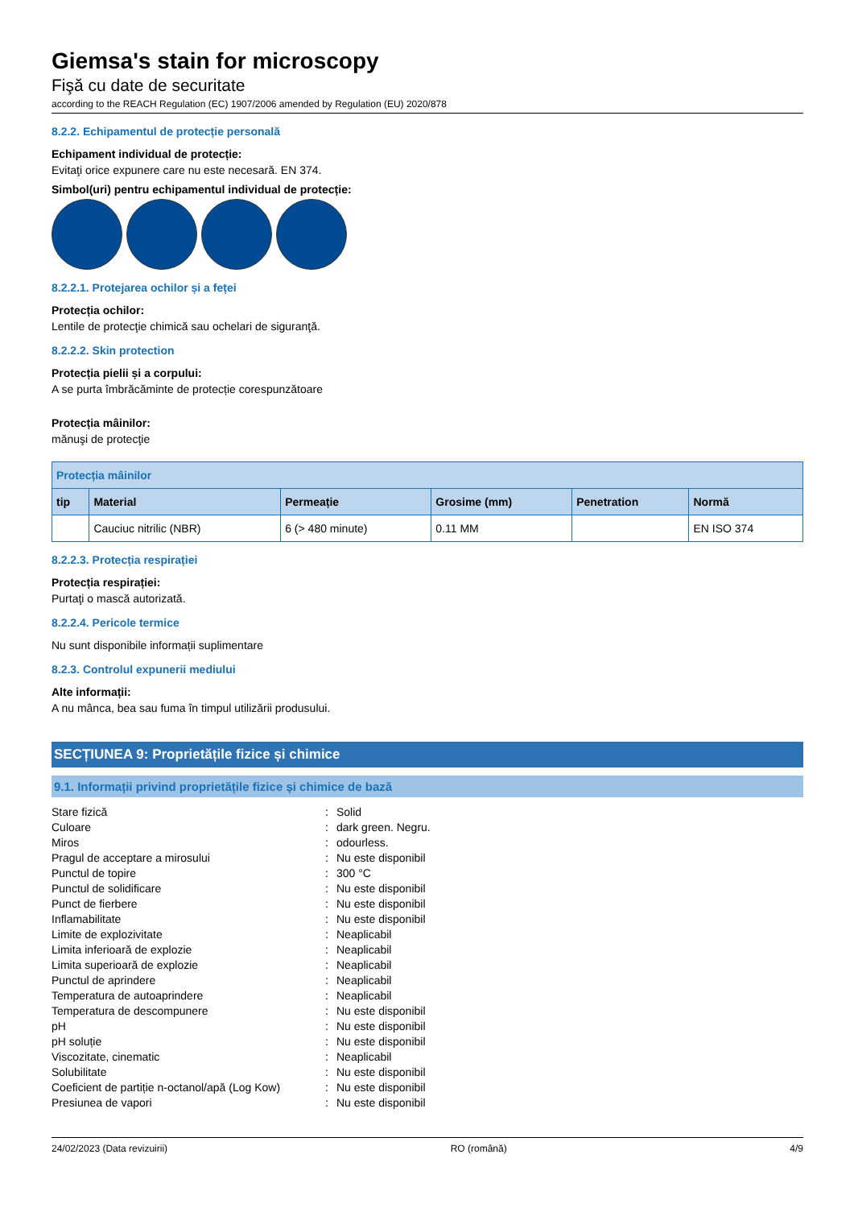Giemsa's stain for microscopy
Fişă cu date de securitate
according to the REACH Regulation (EC) 1907/2006 amended by Regulation (EU) 2020/878
8.2.2. Echipamentul de protecție personală
Echipament individual de protecție:
Evitaţi orice expunere care nu este necesară. EN 374.
Simbol(uri) pentru echipamentul individual de protecție:
8.2.2.1. Protejarea ochilor și a feței
Protecția ochilor:
Lentile de protecţie chimică sau ochelari de siguranţă.
8.2.2.2. Skin protection
Protecția pielii și a corpului:
A se purta îmbrăcăminte de protecție corespunzătoare
Protecția mâinilor:
mănuşi de protecţie
| Protecția mâinilor | | | | | |
| --- | --- | --- | --- | --- | --- |
| tip | Material | Permeație | Grosime (mm) | Penetration | Normă |
| | Cauciuc nitrilic (NBR) | 6 (> 480 minute) | 0.11 MM | | EN ISO 374 |
8.2.2.3. Protecția respirației
Protecția respirației:
Purtaţi o mască autorizată.
8.2.2.4. Pericole termice
Nu sunt disponibile informații suplimentare
8.2.3. Controlul expunerii mediului
Alte informații:
A nu mânca, bea sau fuma în timpul utilizării produsului.
SECȚIUNEA 9: Proprietățile fizice și chimice
9.1. Informații privind proprietățile fizice și chimice de bază
| Stare fizică | : | Solid |
| Culoare | : | dark green. Negru. |
| Miros | : | odourless. |
| Pragul de acceptare a mirosului | : | Nu este disponibil |
| Punctul de topire | : | 300 °C |
| Punctul de solidificare | : | Nu este disponibil |
| Punct de fierbere | : | Nu este disponibil |
| Inflamabilitate | : | Nu este disponibil |
| Limite de explozivitate | : | Neaplicabil |
| Limita inferioară de explozie | : | Neaplicabil |
| Limita superioară de explozie | : | Neaplicabil |
| Punctul de aprindere | : | Neaplicabil |
| Temperatura de autoaprindere | : | Neaplicabil |
| Temperatura de descompunere | : | Nu este disponibil |
| pH | : | Nu este disponibil |
| pH soluție | : | Nu este disponibil |
| Viscozitate, cinematic | : | Neaplicabil |
| Solubilitate | : | Nu este disponibil |
| Coeficient de partiție n-octanol/apă (Log Kow) | : | Nu este disponibil |
| Presiunea de vapori | : | Nu este disponibil |
24/02/2023 (Data revizuirii) RO (română) 4/9